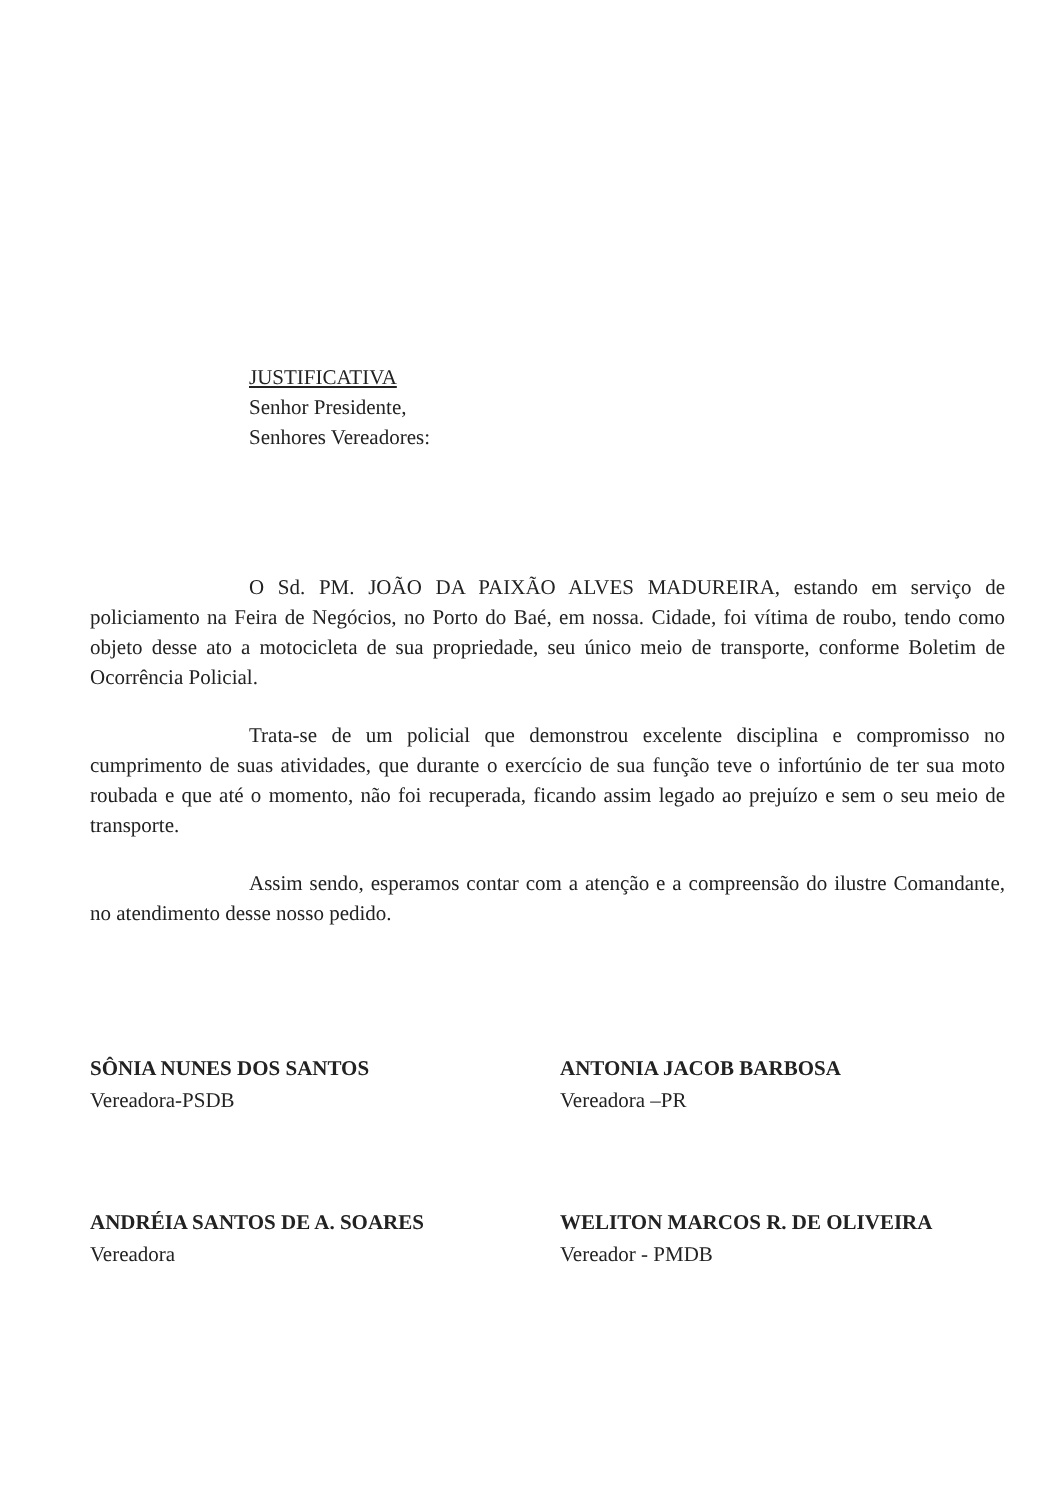JUSTIFICATIVA
Senhor Presidente,
Senhores Vereadores:
O Sd. PM. JOÃO DA PAIXÃO ALVES MADUREIRA, estando em serviço de policiamento na Feira de Negócios, no Porto do Baé, em nossa. Cidade, foi vítima de roubo, tendo como objeto desse ato a motocicleta de sua propriedade, seu único meio de transporte, conforme Boletim de Ocorrência Policial.
Trata-se de um policial que demonstrou excelente disciplina e compromisso no cumprimento de suas atividades, que durante o exercício de sua função teve o infortúnio de ter sua moto roubada e que até o momento, não foi recuperada, ficando assim legado ao prejuízo e sem o seu meio de transporte.
Assim sendo, esperamos contar com a atenção e a compreensão do ilustre Comandante, no atendimento desse nosso pedido.
SÔNIA NUNES DOS SANTOS
Vereadora-PSDB
ANTONIA JACOB BARBOSA
Vereadora –PR
ANDRÉIA SANTOS DE A. SOARES
Vereadora
WELITON MARCOS R. DE OLIVEIRA
Vereador - PMDB